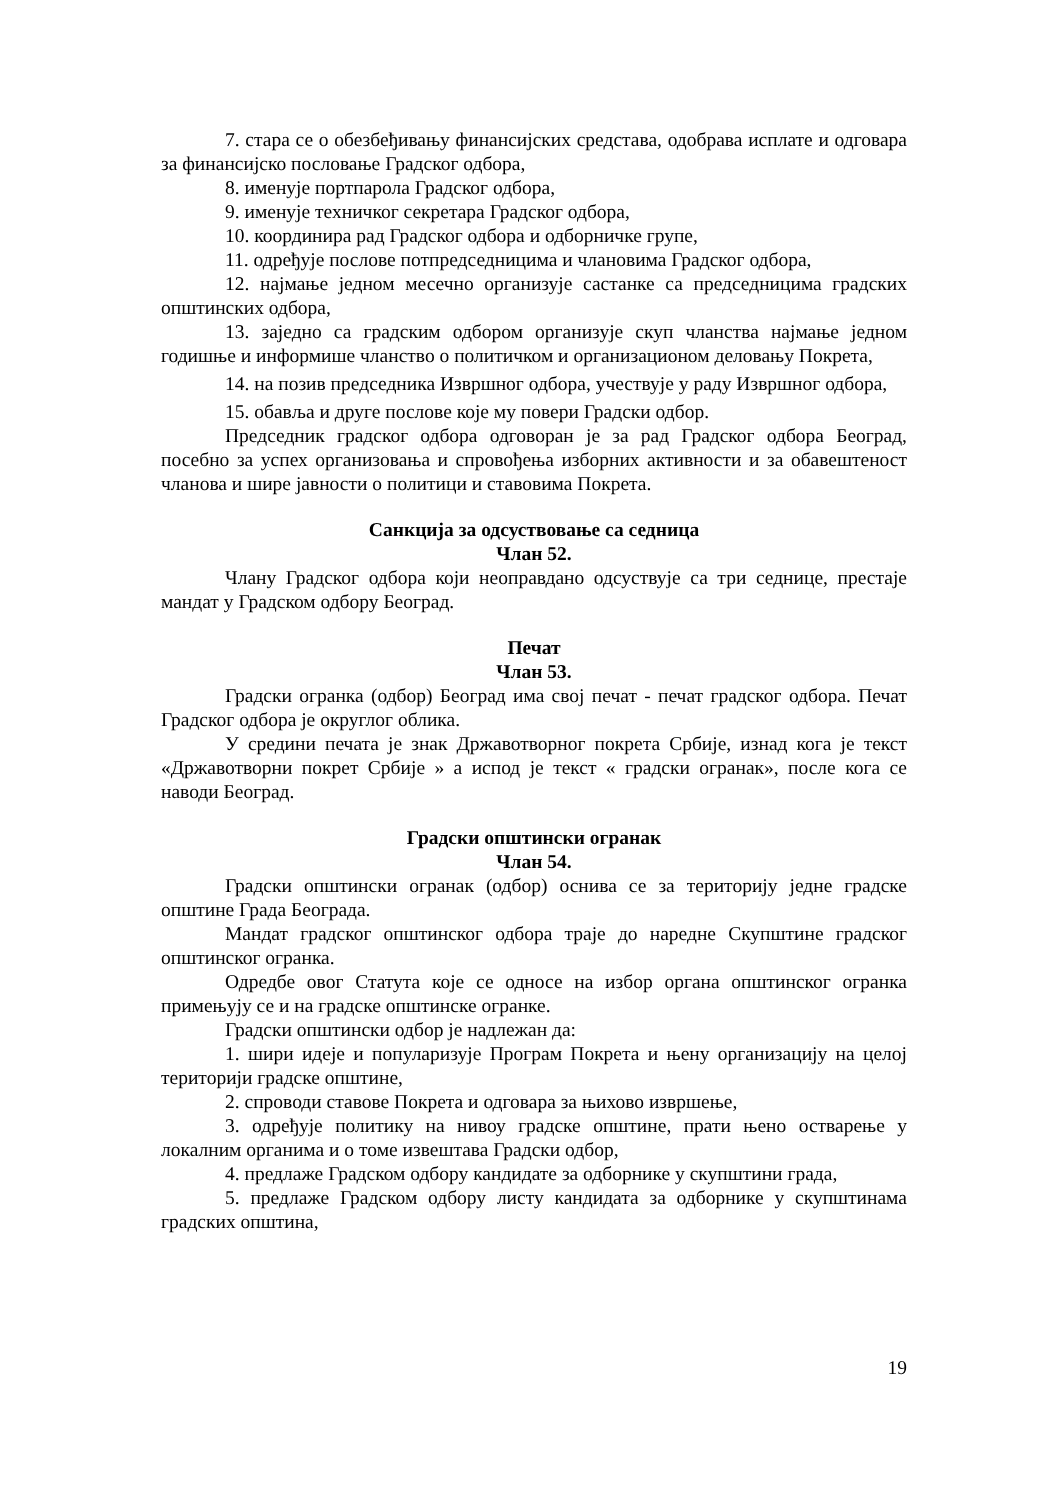7. стара се о обезбеђивању финансијских средстава, одобрава исплате и одговара за финансијско пословање Градског одбора,
8. именује портпарола Градског одбора,
9. именује техничког секретара Градског одбора,
10. координира рад Градског одбора и одборничке групе,
11. одређује послове потпредседницима и члановима Градског одбора,
12. најмање једном месечно организује састанке са председницима градских општинских одбора,
13. заједно са градским одбором организује скуп чланства најмање једном годишње и информише чланство о политичком и организационом деловању Покрета,
14. на позив председника Извршног одбора, учествује у раду Извршног одбора,
15. обавља и друге послове које му повери Градски одбор.
Председник градског одбора одговоран је за рад Градског одбора Београд, посебно за успех организовања и спровођења изборних активности и за обавештеност чланова и шире јавности о политици и ставовима Покрета.
Санкција за одсуствовање са седница
Члан 52.
Члану Градског одбора који неоправдано одсуствује са три седнице, престаје мандат у Градском одбору Београд.
Печат
Члан 53.
Градски огранка (одбор) Београд има свој печат - печат градског одбора. Печат Градског одбора је округлог облика.
У средини печата је знак Државотворног покрета Србије, изнад кога је текст «Државотворни покрет Србије » а испод је текст « градски огранак», после кога се наводи Београд.
Градски општински огранак
Члан 54.
Градски општински огранак (одбор) оснива се за територију једне градске општине Града Београда.
Мандат градског општинског одбора траје до наредне Скупштине градског општинског огранка.
Одредбе овог Статута које се односе на избор органа општинског огранка примењују се и на градске општинске огранке.
Градски општински одбор је надлежан да:
1. шири идеје и популаризује Програм Покрета и њену организацију на целој територији градске општине,
2. спроводи ставове Покрета и одговара за њихово извршење,
3. одређује политику на нивоу градске општине, прати њено остварење у локалним органима и о томе извештава Градски одбор,
4. предлаже Градском одбору кандидате за одборнике у скупштини града,
5. предлаже Градском одбору листу кандидата за одборнике у скупштинама градских општина,
19